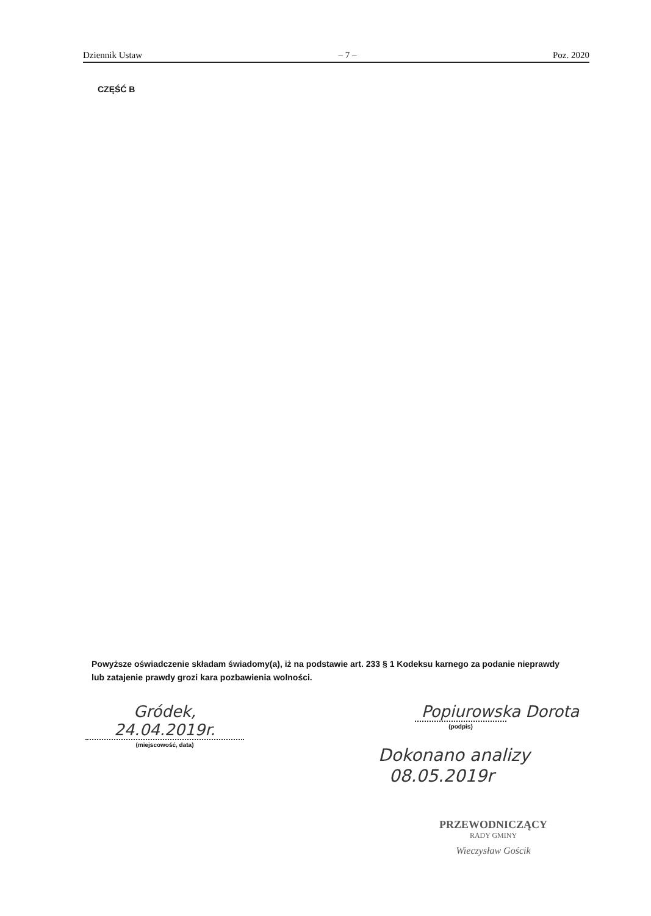Dziennik Ustaw – 7 – Poz. 2020
CZĘŚĆ B
Powyższe oświadczenie składam świadomy(a), iż na podstawie art. 233 § 1 Kodeksu karnego za podanie nieprawdy lub zatajenie prawdy grozi kara pozbawienia wolności.
Gródek, 24.04.2019r.
(miejscowość, data)
Popiurowska Dorota
(podpis)
Dokonano analizy
08.05.2019r
PRZEWODNICZĄCY
RADY GMINY
Wieczysław Gościk